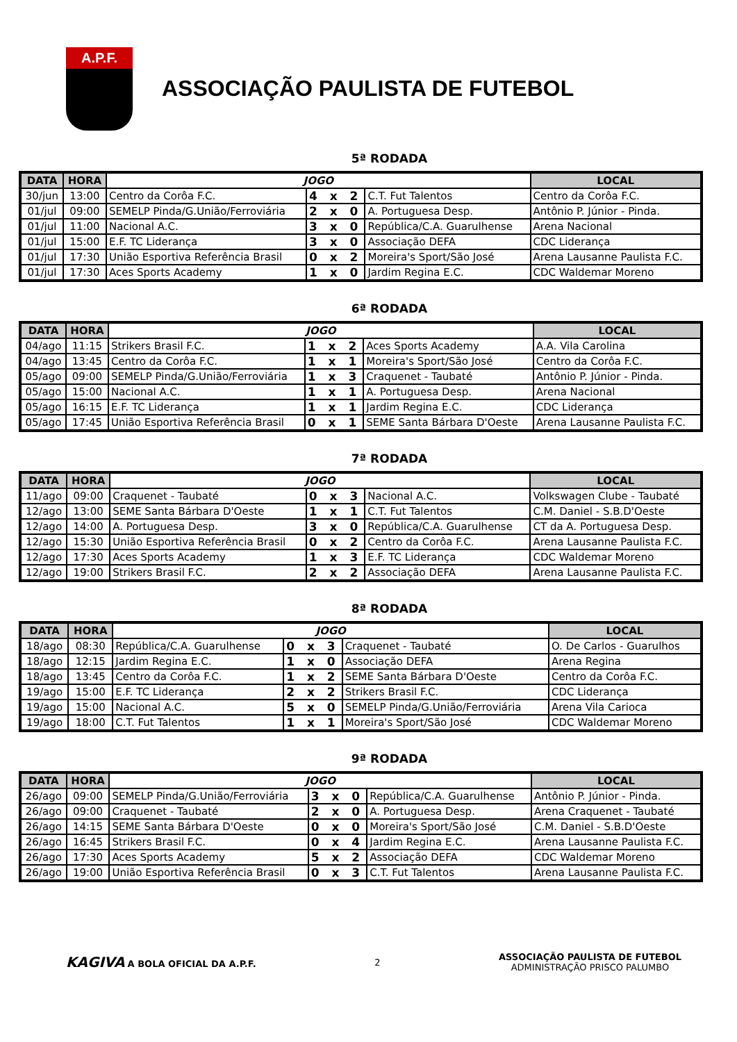A.P.F.
ASSOCIAÇÃO PAULISTA DE FUTEBOL
5ª RODADA
| DATA | HORA | JOGO | | | LOCAL |
| --- | --- | --- | --- | --- | --- |
| 30/jun | 13:00 | Centro da Corôa F.C. | 4 x 2 | C.T. Fut Talentos | Centro da Corôa F.C. |
| 01/jul | 09:00 | SEMELP Pinda/G.União/Ferroviária | 2 x 0 | A. Portuguesa Desp. | Antônio P. Júnior - Pinda. |
| 01/jul | 11:00 | Nacional A.C. | 3 x 0 | República/C.A. Guarulhense | Arena Nacional |
| 01/jul | 15:00 | E.F. TC Liderança | 3 x 0 | Associação DEFA | CDC Liderança |
| 01/jul | 17:30 | União Esportiva Referência Brasil | 0 x 2 | Moreira's Sport/São José | Arena Lausanne Paulista F.C. |
| 01/jul | 17:30 | Aces Sports Academy | 1 x 0 | Jardim Regina E.C. | CDC Waldemar Moreno |
6ª RODADA
| DATA | HORA | JOGO | | | LOCAL |
| --- | --- | --- | --- | --- | --- |
| 04/ago | 11:15 | Strikers Brasil F.C. | 1 x 2 | Aces Sports Academy | A.A. Vila Carolina |
| 04/ago | 13:45 | Centro da Corôa F.C. | 1 x 1 | Moreira's Sport/São José | Centro da Corôa F.C. |
| 05/ago | 09:00 | SEMELP Pinda/G.União/Ferroviária | 1 x 3 | Craquenet - Taubaté | Antônio P. Júnior - Pinda. |
| 05/ago | 15:00 | Nacional A.C. | 1 x 1 | A. Portuguesa Desp. | Arena Nacional |
| 05/ago | 16:15 | E.F. TC Liderança | 1 x 1 | Jardim Regina E.C. | CDC Liderança |
| 05/ago | 17:45 | União Esportiva Referência Brasil | 0 x 1 | SEME Santa Bárbara D'Oeste | Arena Lausanne Paulista F.C. |
7ª RODADA
| DATA | HORA | JOGO | | | LOCAL |
| --- | --- | --- | --- | --- | --- |
| 11/ago | 09:00 | Craquenet - Taubaté | 0 x 3 | Nacional A.C. | Volkswagen Clube - Taubaté |
| 12/ago | 13:00 | SEME Santa Bárbara D'Oeste | 1 x 1 | C.T. Fut Talentos | C.M. Daniel - S.B.D'Oeste |
| 12/ago | 14:00 | A. Portuguesa Desp. | 3 x 0 | República/C.A. Guarulhense | CT da A. Portuguesa Desp. |
| 12/ago | 15:30 | União Esportiva Referência Brasil | 0 x 2 | Centro da Corôa F.C. | Arena Lausanne Paulista F.C. |
| 12/ago | 17:30 | Aces Sports Academy | 1 x 3 | E.F. TC Liderança | CDC Waldemar Moreno |
| 12/ago | 19:00 | Strikers Brasil F.C. | 2 x 2 | Associação DEFA | Arena Lausanne Paulista F.C. |
8ª RODADA
| DATA | HORA | JOGO | | | LOCAL |
| --- | --- | --- | --- | --- | --- |
| 18/ago | 08:30 | República/C.A. Guarulhense | 0 x 3 | Craquenet - Taubaté | O. De Carlos - Guarulhos |
| 18/ago | 12:15 | Jardim Regina E.C. | 1 x 0 | Associação DEFA | Arena Regina |
| 18/ago | 13:45 | Centro da Corôa F.C. | 1 x 2 | SEME Santa Bárbara D'Oeste | Centro da Corôa F.C. |
| 19/ago | 15:00 | E.F. TC Liderança | 2 x 2 | Strikers Brasil F.C. | CDC Liderança |
| 19/ago | 15:00 | Nacional A.C. | 5 x 0 | SEMELP Pinda/G.União/Ferroviária | Arena Vila Carioca |
| 19/ago | 18:00 | C.T. Fut Talentos | 1 x 1 | Moreira's Sport/São José | CDC Waldemar Moreno |
9ª RODADA
| DATA | HORA | JOGO | | | LOCAL |
| --- | --- | --- | --- | --- | --- |
| 26/ago | 09:00 | SEMELP Pinda/G.União/Ferroviária | 3 x 0 | República/C.A. Guarulhense | Antônio P. Júnior - Pinda. |
| 26/ago | 09:00 | Craquenet - Taubaté | 2 x 0 | A. Portuguesa Desp. | Arena Craquenet - Taubaté |
| 26/ago | 14:15 | SEME Santa Bárbara D'Oeste | 0 x 0 | Moreira's Sport/São José | C.M. Daniel - S.B.D'Oeste |
| 26/ago | 16:45 | Strikers Brasil F.C. | 0 x 4 | Jardim Regina E.C. | Arena Lausanne Paulista F.C. |
| 26/ago | 17:30 | Aces Sports Academy | 5 x 2 | Associação DEFA | CDC Waldemar Moreno |
| 26/ago | 19:00 | União Esportiva Referência Brasil | 0 x 3 | C.T. Fut Talentos | Arena Lausanne Paulista F.C. |
KAGIVA A BOLA OFICIAL DA A.P.F.
2
ASSOCIAÇÃO PAULISTA DE FUTEBOL
ADMINISTRAÇÃO PRISCO PALUMBO